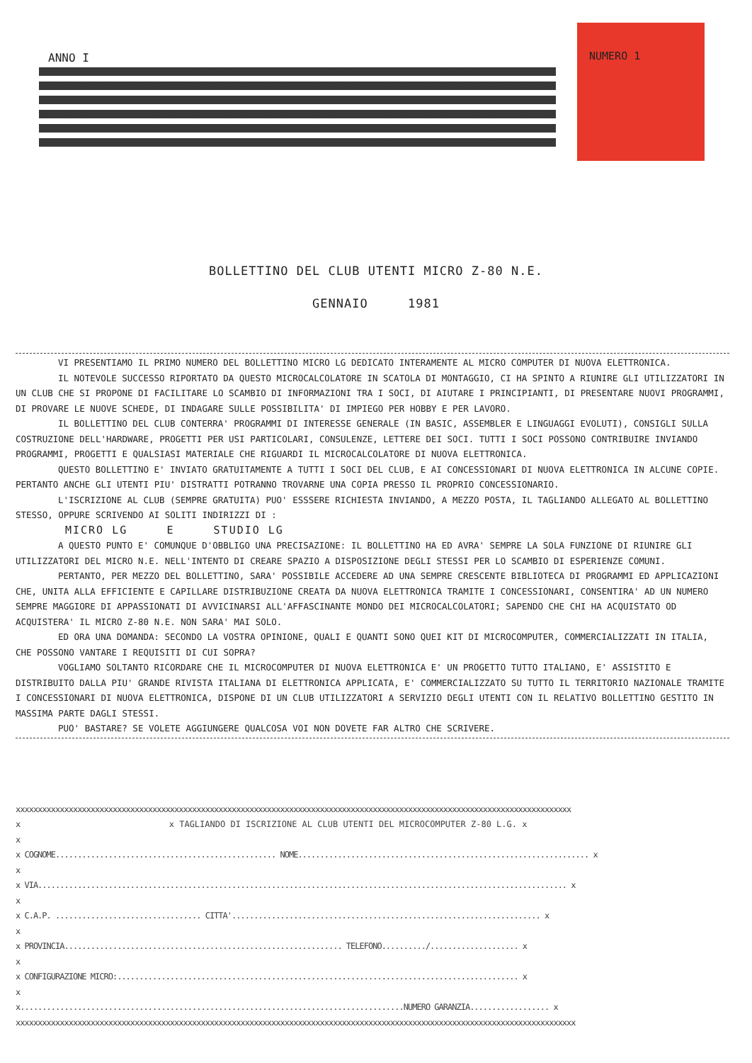ANNO I NUMERO 1
BOLLETTINO DEL CLUB UTENTI MICRO Z-80 N.E.
GENNAIO 1981
VI PRESENTIAMO IL PRIMO NUMERO DEL BOLLETTINO MICRO LG DEDICATO INTERAMENTE AL MICRO COMPUTER DI NUOVA ELETTRONICA.
IL NOTEVOLE SUCCESSO RIPORTATO DA QUESTO MICROCALCOLATORE IN SCATOLA DI MONTAGGIO, CI HA SPINTO A RIUNIRE GLI UTILIZZATORI IN UN CLUB CHE SI PROPONE DI FACILITARE LO SCAMBIO DI INFORMAZIONI TRA I SOCI, DI AIUTARE I PRINCIPIANTI, DI PRESENTARE NUOVI PROGRAMMI, DI PROVARE LE NUOVE SCHEDE, DI INDAGARE SULLE POSSIBILITA' DI IMPIEGO PER HOBBY E PER LAVORO.
IL BOLLETTINO DEL CLUB CONTERRA' PROGRAMMI DI INTERESSE GENERALE (IN BASIC, ASSEMBLER E LINGUAGGI EVOLUTI), CONSIGLI SULLA COSTRUZIONE DELL'HARDWARE, PROGETTI PER USI PARTICOLARI, CONSULENZE, LETTERE DEI SOCI. TUTTI I SOCI POSSONO CONTRIBUIRE INVIANDO PROGRAMMI, PROGETTI E QUALSIASI MATERIALE CHE RIGUARDI IL MICROCALCOLATORE DI NUOVA ELETTRONICA.
QUESTO BOLLETTINO E' INVIATO GRATUITAMENTE A TUTTI I SOCI DEL CLUB, E AI CONCESSIONARI DI NUOVA ELETTRONICA IN ALCUNE COPIE. PERTANTO ANCHE GLI UTENTI PIU' DISTRATTI POTRANNO TROVARNE UNA COPIA PRESSO IL PROPRIO CONCESSIONARIO.
L'ISCRIZIONE AL CLUB (SEMPRE GRATUITA) PUO' ESSSERE RICHIESTA INVIANDO, A MEZZO POSTA, IL TAGLIANDO ALLEGATO AL BOLLETTINO STESSO, OPPURE SCRIVENDO AI SOLITI INDIRIZZI DI :
MICRO LG E STUDIO LG
A QUESTO PUNTO E' COMUNQUE D'OBBLIGO UNA PRECISAZIONE: IL BOLLETTINO HA ED AVRA' SEMPRE LA SOLA FUNZIONE DI RIUNIRE GLI UTILIZZATORI DEL MICRO N.E. NELL'INTENTO DI CREARE SPAZIO A DISPOSIZIONE DEGLI STESSI PER LO SCAMBIO DI ESPERIENZE COMUNI.
PERTANTO, PER MEZZO DEL BOLLETTINO, SARA' POSSIBILE ACCEDERE AD UNA SEMPRE CRESCENTE BIBLIOTECA DI PROGRAMMI ED APPLICAZIONI CHE, UNITA ALLA EFFICIENTE E CAPILLARE DISTRIBUZIONE CREATA DA NUOVA ELETTRONICA TRAMITE I CONCESSIONARI, CONSENTIRA' AD UN NUMERO SEMPRE MAGGIORE DI APPASSIONATI DI AVVICINARSI ALL'AFFASCINANTE MONDO DEI MICROCALCOLATORI; SAPENDO CHE CHI HA ACQUISTATO OD ACQUISTERA' IL MICRO Z-80 N.E. NON SARA' MAI SOLO.
ED ORA UNA DOMANDA: SECONDO LA VOSTRA OPINIONE, QUALI E QUANTI SONO QUEI KIT DI MICROCOMPUTER, COMMERCIALIZZATI IN ITALIA, CHE POSSONO VANTARE I REQUISITI DI CUI SOPRA?
VOGLIAMO SOLTANTO RICORDARE CHE IL MICROCOMPUTER DI NUOVA ELETTRONICA E' UN PROGETTO TUTTO ITALIANO, E' ASSISTITO E DISTRIBUITO DALLA PIU' GRANDE RIVISTA ITALIANA DI ELETTRONICA APPLICATA, E' COMMERCIALIZZATO SU TUTTO IL TERRITORIO NAZIONALE TRAMITE I CONCESSIONARI DI NUOVA ELETTRONICA, DISPONE DI UN CLUB UTILIZZATORI A SERVIZIO DEGLI UTENTI CON IL RELATIVO BOLLETTINO GESTITO IN MASSIMA PARTE DAGLI STESSI.
PUO' BASTARE? SE VOLETE AGGIUNGERE QUALCOSA VOI NON DOVETE FAR ALTRO CHE SCRIVERE.
xxxxxxxxxxxxxxxxxxxxxxxxxxxxxxxxxxxxxxxxxxxxxxxxxxxxxxxxxxxxxxxxxxxxxxxxxxxxxxxxxxxxxxxxxxxxxxxxxxxxxxxxxxxxxxxxxxxxxxxxxxxxxx
x x TAGLIANDO DI ISCRIZIONE AL CLUB UTENTI DEL MICROCOMPUTER Z-80 L.G. x
x
x COGNOME.................................................. NOME.................................................................. x
x
x VIA........................................................................................................................ x
x
x C.A.P. ................................. CITTA'...................................................................... x
x
x PROVINCIA............................................................... TELEFONO........../.................... x
x
x CONFIGURAZIONE MICRO:........................................................................................... x
x
x.......................................................................................NUMERO GARANZIA.................. x
xxxxxxxxxxxxxxxxxxxxxxxxxxxxxxxxxxxxxxxxxxxxxxxxxxxxxxxxxxxxxxxxxxxxxxxxxxxxxxxxxxxxxxxxxxxxxxxxxxxxxxxxxxxxxxxxxxxxxxxxxxxxxxx